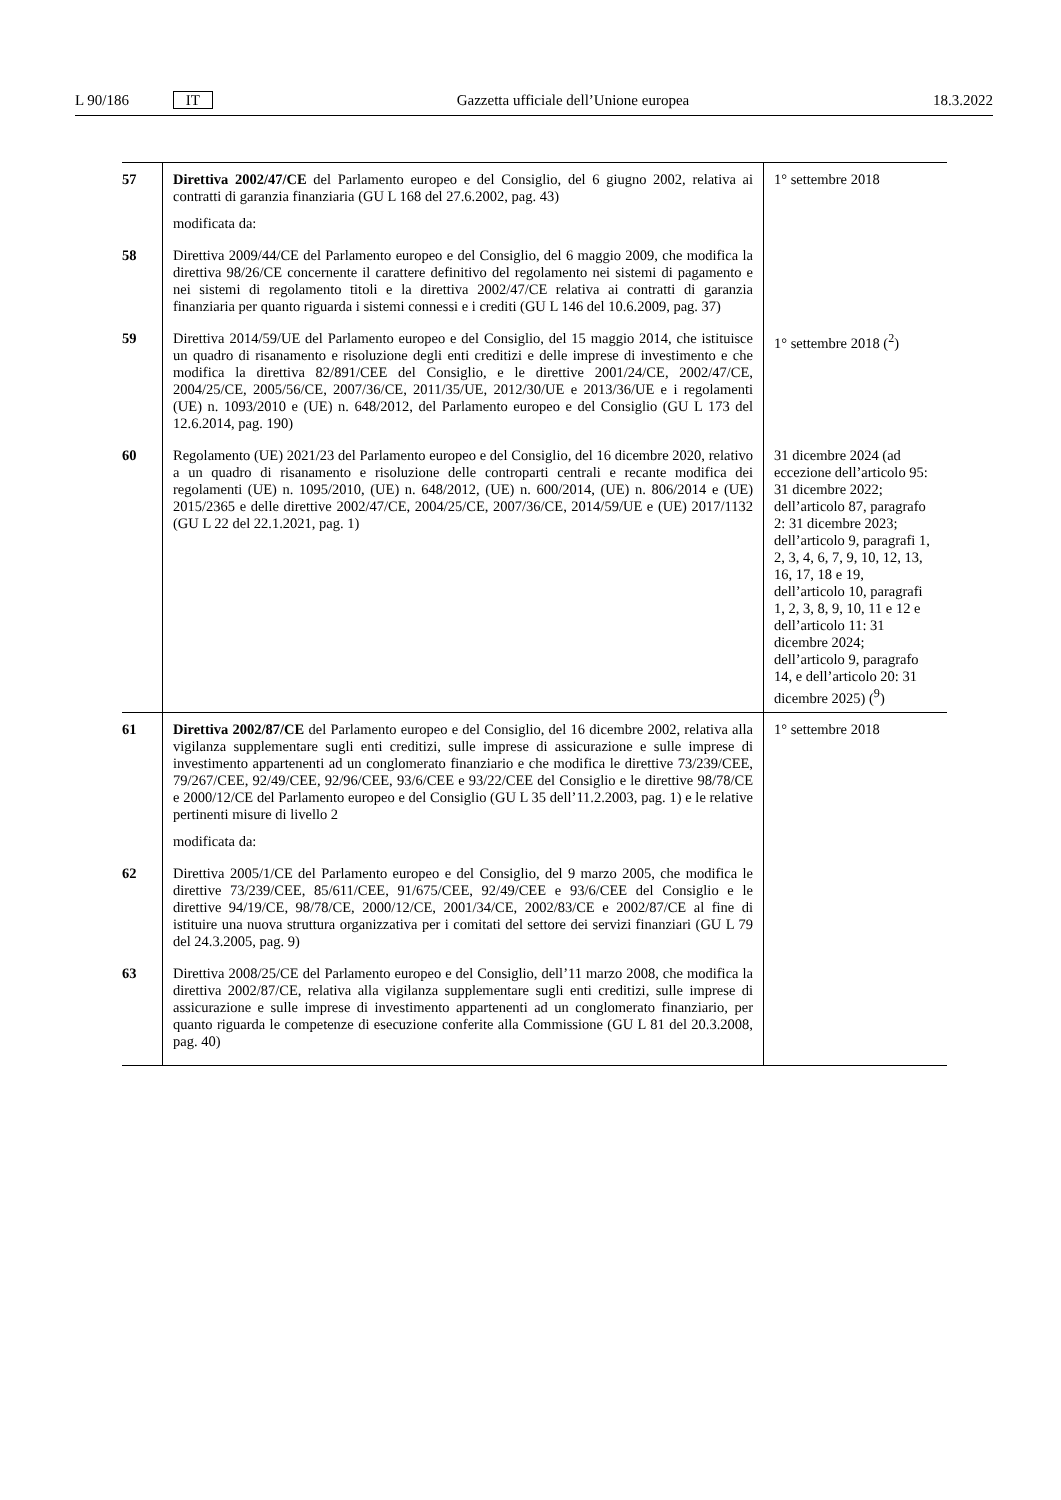L 90/186 IT Gazzetta ufficiale dell’Unione europea 18.3.2022
| 57 | Direttiva 2002/47/CE del Parlamento europeo e del Consiglio, del 6 giugno 2002, relativa ai contratti di garanzia finanziaria (GU L 168 del 27.6.2002, pag. 43) modificata da: | 1° settembre 2018 |
| 58 | Direttiva 2009/44/CE del Parlamento europeo e del Consiglio, del 6 maggio 2009, che modifica la direttiva 98/26/CE concernente il carattere definitivo del regolamento nei sistemi di pagamento e nei sistemi di regolamento titoli e la direttiva 2002/47/CE relativa ai contratti di garanzia finanziaria per quanto riguarda i sistemi connessi e i crediti (GU L 146 del 10.6.2009, pag. 37) | |
| 59 | Direttiva 2014/59/UE del Parlamento europeo e del Consiglio, del 15 maggio 2014, che istituisce un quadro di risanamento e risoluzione degli enti creditizi e delle imprese di investimento e che modifica la direttiva 82/891/CEE del Consiglio, e le direttive 2001/24/CE, 2002/47/CE, 2004/25/CE, 2005/56/CE, 2007/36/CE, 2011/35/UE, 2012/30/UE e 2013/36/UE e i regolamenti (UE) n. 1093/2010 e (UE) n. 648/2012, del Parlamento europeo e del Consiglio (GU L 173 del 12.6.2014, pag. 190) | 1° settembre 2018 (<sup>2</sup>) |
| 60 | Regolamento (UE) 2021/23 del Parlamento europeo e del Consiglio, del 16 dicembre 2020, relativo a un quadro di risanamento e risoluzione delle controparti centrali e recante modifica dei regolamenti (UE) n. 1095/2010, (UE) n. 648/2012, (UE) n. 600/2014, (UE) n. 806/2014 e (UE) 2015/2365 e delle direttive 2002/47/CE, 2004/25/CE, 2007/36/CE, 2014/59/UE e (UE) 2017/1132 (GU L 22 del 22.1.2021, pag. 1) | 31 dicembre 2024 (ad eccezione dell’articolo 95: 31 dicembre 2022; dell’articolo 87, paragrafo 2: 31 dicembre 2023; dell’articolo 9, paragrafi 1, 2, 3, 4, 6, 7, 9, 10, 12, 13, 16, 17, 18 e 19, dell’articolo 10, paragrafi 1, 2, 3, 8, 9, 10, 11 e 12 e dell’articolo 11: 31 dicembre 2024; dell’articolo 9, paragrafo 14, e dell’articolo 20: 31 dicembre 2025) (<sup>9</sup>) |
| 61 | Direttiva 2002/87/CE del Parlamento europeo e del Consiglio, del 16 dicembre 2002, relativa alla vigilanza supplementare sugli enti creditizi, sulle imprese di assicurazione e sulle imprese di investimento appartenenti ad un conglomerato finanziario e che modifica le direttive 73/239/CEE, 79/267/CEE, 92/49/CEE, 92/96/CEE, 93/6/CEE e 93/22/CEE del Consiglio e le direttive 98/78/CE e 2000/12/CE del Parlamento europeo e del Consiglio (GU L 35 dell’11.2.2003, pag. 1) e le relative pertinenti misure di livello 2 modificata da: | 1° settembre 2018 |
| 62 | Direttiva 2005/1/CE del Parlamento europeo e del Consiglio, del 9 marzo 2005, che modifica le direttive 73/239/CEE, 85/611/CEE, 91/675/CEE, 92/49/CEE e 93/6/CEE del Consiglio e le direttive 94/19/CE, 98/78/CE, 2000/12/CE, 2001/34/CE, 2002/83/CE e 2002/87/CE al fine di istituire una nuova struttura organizzativa per i comitati del settore dei servizi finanziari (GU L 79 del 24.3.2005, pag. 9) | |
| 63 | Direttiva 2008/25/CE del Parlamento europeo e del Consiglio, dell’11 marzo 2008, che modifica la direttiva 2002/87/CE, relativa alla vigilanza supplementare sugli enti creditizi, sulle imprese di assicurazione e sulle imprese di investimento appartenenti ad un conglomerato finanziario, per quanto riguarda le competenze di esecuzione conferite alla Commissione (GU L 81 del 20.3.2008, pag. 40) | |